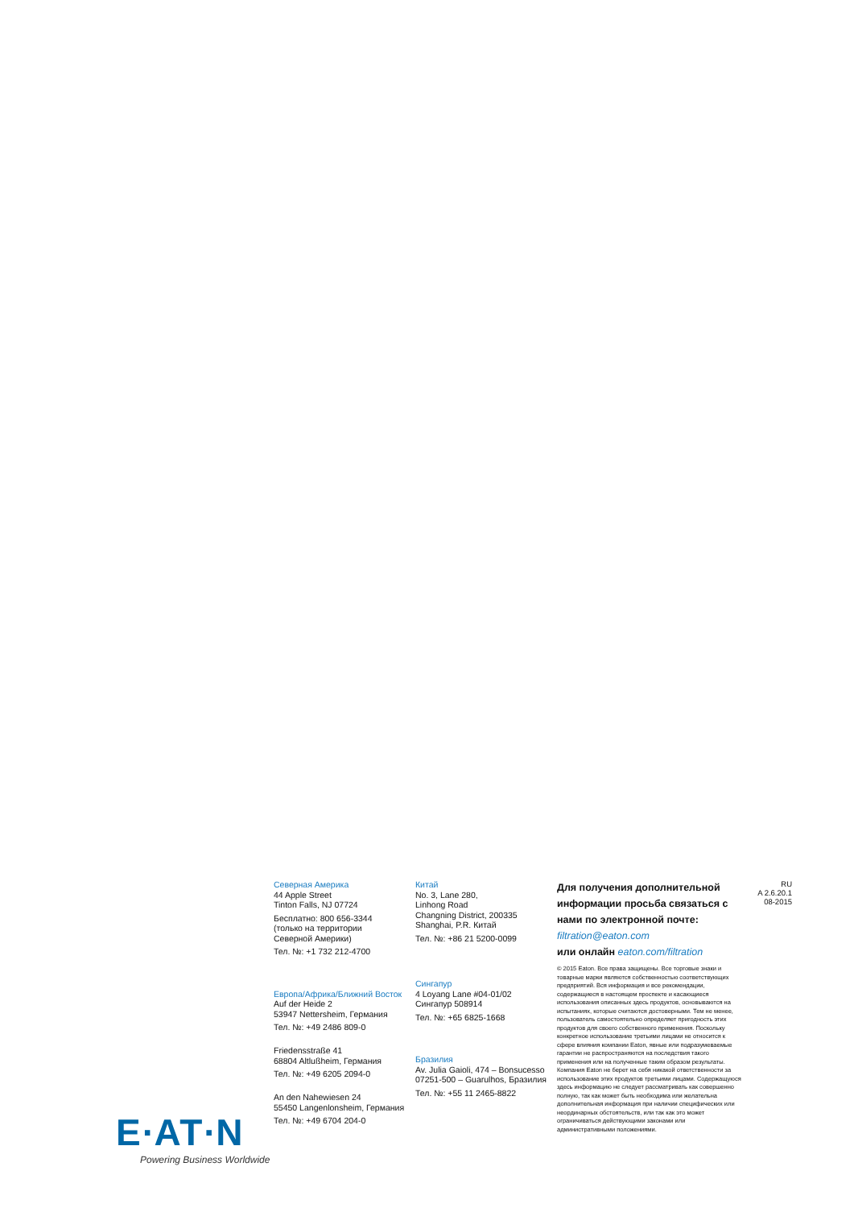E∙AT∙N
Powering Business Worldwide
Северная Америка
44 Apple Street
Tinton Falls, NJ 07724
Бесплатно: 800 656-3344
(только на территории
Северной Америки)
Тел. №: +1 732 212-4700
Европа/Африка/Ближний Восток
Auf der Heide 2
53947 Nettersheim, Германия
Тел. №: +49 2486 809-0
Friedensstraße 41
68804 Altlußheim, Германия
Тел. №: +49 6205 2094-0
An den Nahewiesen 24
55450 Langenlonsheim, Германия
Тел. №: +49 6704 204-0
Китай
No. 3, Lane 280,
Linhong Road
Changning District, 200335
Shanghai, P.R. Китай
Тел. №: +86 21 5200-0099
Сингапур
4 Loyang Lane #04-01/02
Сингапур 508914
Тел. №: +65 6825-1668
Бразилия
Av. Julia Gaioli, 474 – Bonsucesso
07251-500 – Guarulhos, Бразилия
Тел. №: +55 11 2465-8822
Для получения дополнительной информации просьба связаться с нами по электронной почте: filtration@eaton.com
или онлайн eaton.com/filtration
© 2015 Eaton. Все права защищены. Все торговые знаки и товарные марки являются собственностью соответствующих предприятий. Вся информация и все рекомендации, содержащиеся в настоящем проспекте и касающиеся использования описанных здесь продуктов, основываются на испытаниях, которые считаются достоверными. Тем не менее, пользователь самостоятельно определяет пригодность этих продуктов для своего собственного применения. Поскольку конкретное использование третьими лицами не относится к сфере влияния компании Eaton, явные или подразумеваемые гарантии не распространяются на последствия такого применения или на полученные таким образом результаты. Компания Eaton не берет на себя никакой ответственности за использование этих продуктов третьими лицами. Содержащуюся здесь информацию не следует рассматривать как совершенно полную, так как может быть необходима или желательна дополнительная информация при наличии специфических или неординарных обстоятельств, или так как это может ограничиваться действующими законами или административными положениями.
RU
A 2.6.20.1
08-2015